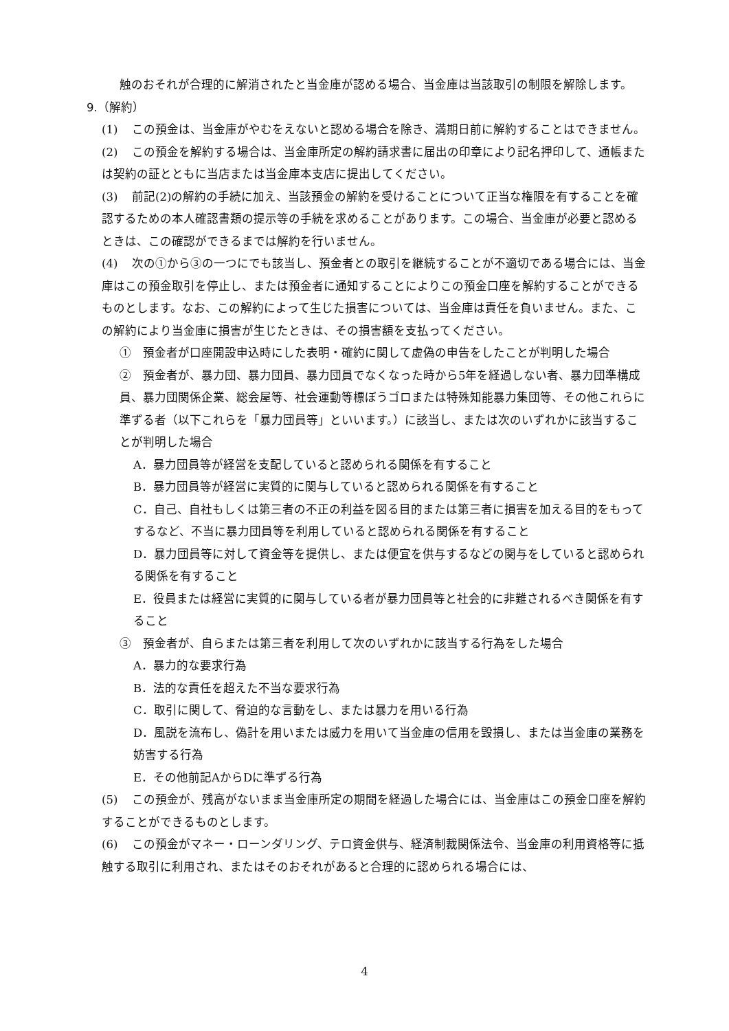触のおそれが合理的に解消されたと当金庫が認める場合、当金庫は当該取引の制限を解除します。
9.（解約）
(1) この預金は、当金庫がやむをえないと認める場合を除き、満期日前に解約することはできません。
(2) この預金を解約する場合は、当金庫所定の解約請求書に届出の印章により記名押印して、通帳または契約の証とともに当店または当金庫本支店に提出してください。
(3) 前記(2)の解約の手続に加え、当該預金の解約を受けることについて正当な権限を有することを確認するための本人確認書類の提示等の手続を求めることがあります。この場合、当金庫が必要と認めるときは、この確認ができるまでは解約を行いません。
(4) 次の①から③の一つにでも該当し、預金者との取引を継続することが不適切である場合には、当金庫はこの預金取引を停止し、または預金者に通知することによりこの預金口座を解約することができるものとします。なお、この解約によって生じた損害については、当金庫は責任を負いません。また、この解約により当金庫に損害が生じたときは、その損害額を支払ってください。
①　預金者が口座開設申込時にした表明・確約に関して虚偽の申告をしたことが判明した場合
②　預金者が、暴力団、暴力団員、暴力団員でなくなった時から5年を経過しない者、暴力団準構成員、暴力団関係企業、総会屋等、社会運動等標ぼうゴロまたは特殊知能暴力集団等、その他これらに準ずる者（以下これらを「暴力団員等」といいます。）に該当し、または次のいずれかに該当することが判明した場合
A．暴力団員等が経営を支配していると認められる関係を有すること
B．暴力団員等が経営に実質的に関与していると認められる関係を有すること
C．自己、自社もしくは第三者の不正の利益を図る目的または第三者に損害を加える目的をもってするなど、不当に暴力団員等を利用していると認められる関係を有すること
D．暴力団員等に対して資金等を提供し、または便宜を供与するなどの関与をしていると認められる関係を有すること
E．役員または経営に実質的に関与している者が暴力団員等と社会的に非難されるべき関係を有すること
③　預金者が、自らまたは第三者を利用して次のいずれかに該当する行為をした場合
A．暴力的な要求行為
B．法的な責任を超えた不当な要求行為
C．取引に関して、脅迫的な言動をし、または暴力を用いる行為
D．風説を流布し、偽計を用いまたは威力を用いて当金庫の信用を毀損し、または当金庫の業務を妨害する行為
E．その他前記AからDに準ずる行為
(5) この預金が、残高がないまま当金庫所定の期間を経過した場合には、当金庫はこの預金口座を解約することができるものとします。
(6) この預金がマネー・ローンダリング、テロ資金供与、経済制裁関係法令、当金庫の利用資格等に抵触する取引に利用され、またはそのおそれがあると合理的に認められる場合には、
4